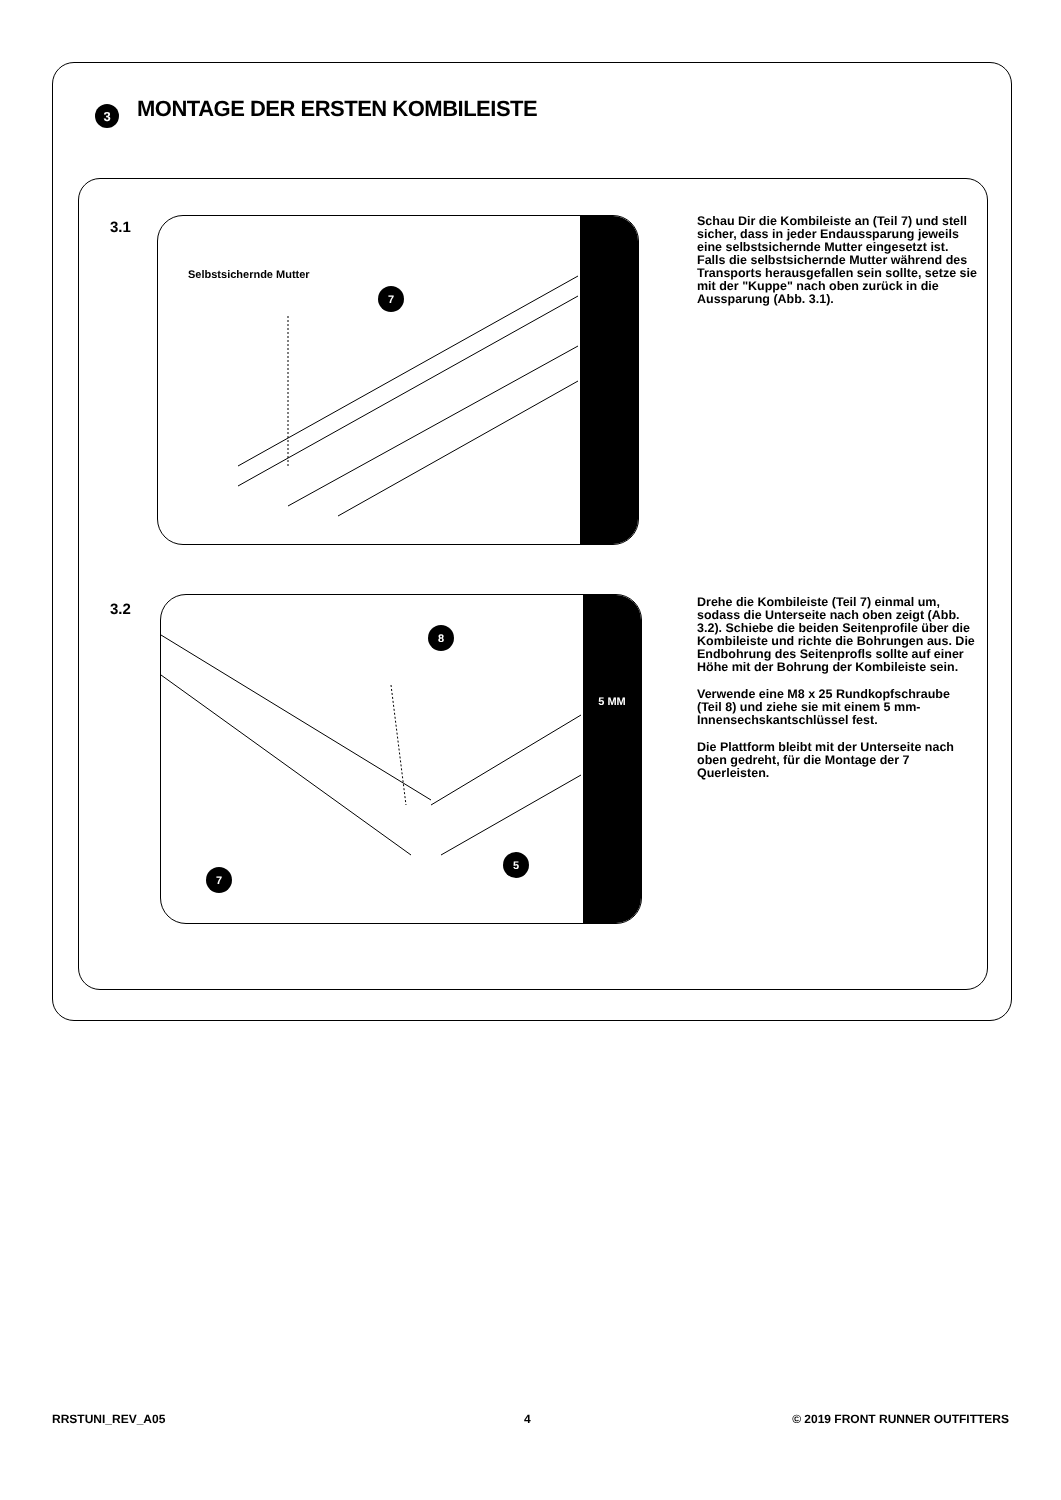3
MONTAGE DER ERSTEN KOMBILEISTE
3.1
Selbstsichernde Mutter
7
Schau Dir die Kombileiste an (Teil 7) und stell sicher, dass in jeder Endaussparung jeweils eine selbstsichernde Mutter eingesetzt ist. Falls die selbstsichernde Mutter während des Transports herausgefallen sein sollte, setze sie mit der "Kuppe" nach oben zurück in die Aussparung (Abb. 3.1).
3.2
8
7
5
5 MM
Drehe die Kombileiste (Teil 7) einmal um, sodass die Unterseite nach oben zeigt (Abb. 3.2). Schiebe die beiden Seitenprofile über die Kombileiste und richte die Bohrungen aus. Die Endbohrung des Seitenprofls sollte auf einer Höhe mit der Bohrung der Kombileiste sein.
Verwende eine M8 x 25 Rundkopfschraube (Teil 8) und ziehe sie mit einem 5 mm-Innensechskantschlüssel fest.
Die Plattform bleibt mit der Unterseite nach oben gedreht, für die Montage der 7 Querleisten.
RRSTUNI_REV_A05 4 © 2019 FRONT RUNNER OUTFITTERS